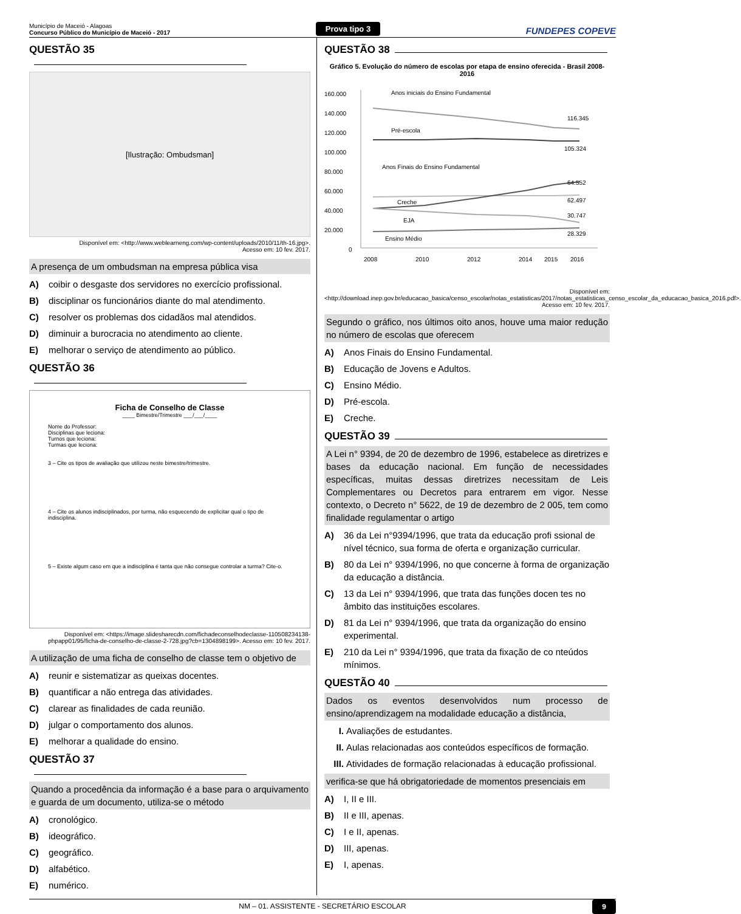Município de Maceió - Alagoas
Concurso Público do Município de Maceió - 2017
Prova tipo 3
FUNDEPES COPEVE
QUESTÃO 35
[Ilustração: Ombudsman]
Disponível em: <http://www.weblearneng.com/wp-content/uploads/2010/11/th-16.jpg>.
Acesso em: 10 fev. 2017.
A presença de um ombudsman na empresa pública visa
A) coibir o desgaste dos servidores no exercício profissional.
B) disciplinar os funcionários diante do mal atendimento.
C) resolver os problemas dos cidadãos mal atendidos.
D) diminuir a burocracia no atendimento ao cliente.
E) melhorar o serviço de atendimento ao público.
QUESTÃO 36
Ficha de Conselho de Classe
____ Bimestre/Trimestre ___/___/____
Nome do Professor:
Disciplinas que leciona:
Turnos que leciona:
Turmas que leciona:
3 – Cite os tipos de avaliação que utilizou neste bimestre/trimestre.
4 – Cite os alunos indisciplinados, por turma, não esquecendo de explicitar qual o tipo de indisciplina.
5 – Existe algum caso em que a indisciplina é tanta que não consegue controlar a turma? Cite-o.
Disponível em: <https://image.slidesharecdn.com/fichadeconselhodeclasse-110508234138-phpapp01/95/ficha-de-conselho-de-classe-2-728.jpg?cb=1304898199>. Acesso em: 10 fev. 2017.
A utilização de uma ficha de conselho de classe tem o objetivo de
A) reunir e sistematizar as queixas docentes.
B) quantificar a não entrega das atividades.
C) clarear as finalidades de cada reunião.
D) julgar o comportamento dos alunos.
E) melhorar a qualidade do ensino.
QUESTÃO 37
Quando a procedência da informação é a base para o arquivamento e guarda de um documento, utiliza-se o método
A) cronológico.
B) ideográfico.
C) geográfico.
D) alfabético.
E) numérico.
QUESTÃO 38
Gráfico 5. Evolução do número de escolas por etapa de ensino oferecida - Brasil 2008-2016
160.000
140.000
120.000
100.000
80.000
60.000
40.000
20.000
0
Anos iniciais do Ensino Fundamental
Pré-escola
Anos Finais do Ensino Fundamental
Creche
EJA
Ensino Médio
116.345
105.324
64.552
62.497
30.747
28.329
2008
2010
2012
2014
2015
2016
Disponível em:<http://download.inep.gov.br/educacao_basica/censo_escolar/notas_estatisticas/2017/notas_estatisticas_censo_escolar_da_educacao_basica_2016.pdf>. Acesso em: 10 fev. 2017.
Segundo o gráfico, nos últimos oito anos, houve uma maior redução no número de escolas que oferecem
A) Anos Finais do Ensino Fundamental.
B) Educação de Jovens e Adultos.
C) Ensino Médio.
D) Pré-escola.
E) Creche.
QUESTÃO 39
A Lei n° 9394, de 20 de dezembro de 1996, estabelece as diretrizes e bases da educação nacional. Em função de necessidades específicas, muitas dessas diretrizes necessitam de Leis Complementares ou Decretos para entrarem em vigor. Nesse contexto, o Decreto n° 5622, de 19 de dezembro de 2 005, tem como finalidade regulamentar o artigo
A) 36 da Lei n°9394/1996, que trata da educação profi ssional de nível técnico, sua forma de oferta e organização curricular.
B) 80 da Lei n° 9394/1996, no que concerne à forma de organização da educação a distância.
C) 13 da Lei n° 9394/1996, que trata das funções docen tes no âmbito das instituições escolares.
D) 81 da Lei n° 9394/1996, que trata da organização do ensino experimental.
E) 210 da Lei n° 9394/1996, que trata da fixação de co nteúdos mínimos.
QUESTÃO 40
Dados os eventos desenvolvidos num processo de ensino/aprendizagem na modalidade educação a distância,
I. Avaliações de estudantes.
II. Aulas relacionadas aos conteúdos específicos de formação.
III. Atividades de formação relacionadas à educação profissional.
verifica-se que há obrigatoriedade de momentos presenciais em
A) I, II e III.
B) II e III, apenas.
C) I e II, apenas.
D) III, apenas.
E) I, apenas.
NM – 01. ASSISTENTE - SECRETÁRIO ESCOLAR 9